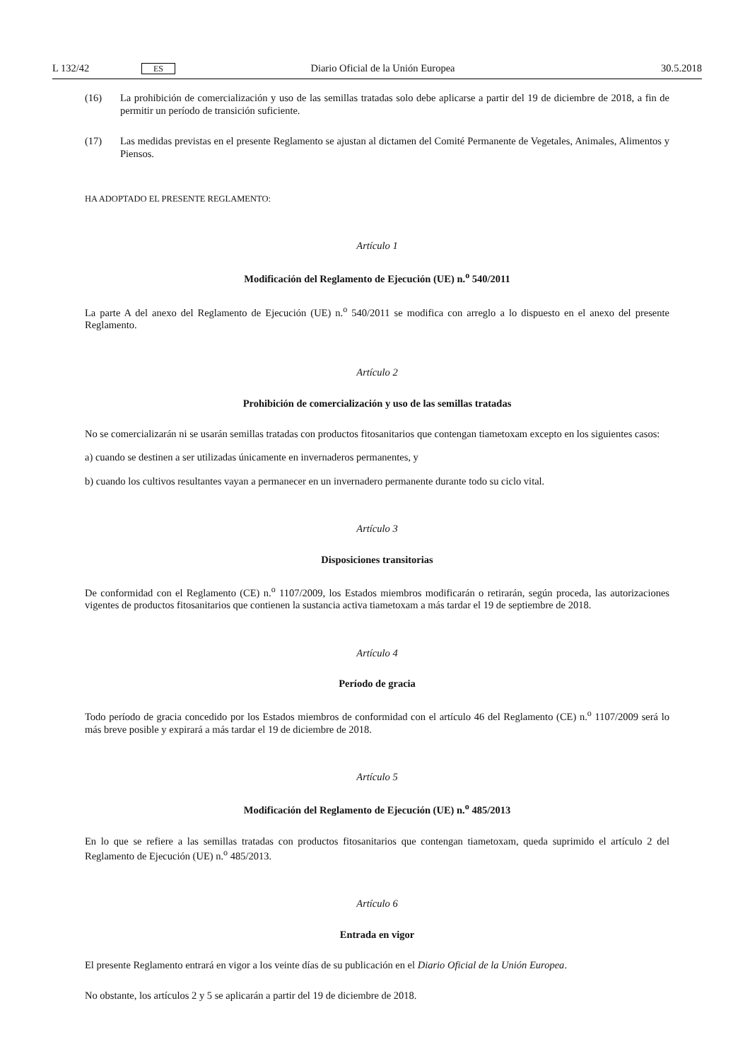L 132/42 ES Diario Oficial de la Unión Europea 30.5.2018
(16) La prohibición de comercialización y uso de las semillas tratadas solo debe aplicarse a partir del 19 de diciembre de 2018, a fin de permitir un período de transición suficiente.
(17) Las medidas previstas en el presente Reglamento se ajustan al dictamen del Comité Permanente de Vegetales, Animales, Alimentos y Piensos.
HA ADOPTADO EL PRESENTE REGLAMENTO:
Artículo 1
Modificación del Reglamento de Ejecución (UE) n.<sup>o</sup> 540/2011
La parte A del anexo del Reglamento de Ejecución (UE) n.<sup>o</sup> 540/2011 se modifica con arreglo a lo dispuesto en el anexo del presente Reglamento.
Artículo 2
Prohibición de comercialización y uso de las semillas tratadas
No se comercializarán ni se usarán semillas tratadas con productos fitosanitarios que contengan tiametoxam excepto en los siguientes casos:
a) cuando se destinen a ser utilizadas únicamente en invernaderos permanentes, y
b) cuando los cultivos resultantes vayan a permanecer en un invernadero permanente durante todo su ciclo vital.
Artículo 3
Disposiciones transitorias
De conformidad con el Reglamento (CE) n.<sup>o</sup> 1107/2009, los Estados miembros modificarán o retirarán, según proceda, las autorizaciones vigentes de productos fitosanitarios que contienen la sustancia activa tiametoxam a más tardar el 19 de septiembre de 2018.
Artículo 4
Período de gracia
Todo período de gracia concedido por los Estados miembros de conformidad con el artículo 46 del Reglamento (CE) n.<sup>o</sup> 1107/2009 será lo más breve posible y expirará a más tardar el 19 de diciembre de 2018.
Artículo 5
Modificación del Reglamento de Ejecución (UE) n.<sup>o</sup> 485/2013
En lo que se refiere a las semillas tratadas con productos fitosanitarios que contengan tiametoxam, queda suprimido el artículo 2 del Reglamento de Ejecución (UE) n.<sup>o</sup> 485/2013.
Artículo 6
Entrada en vigor
El presente Reglamento entrará en vigor a los veinte días de su publicación en el Diario Oficial de la Unión Europea.
No obstante, los artículos 2 y 5 se aplicarán a partir del 19 de diciembre de 2018.